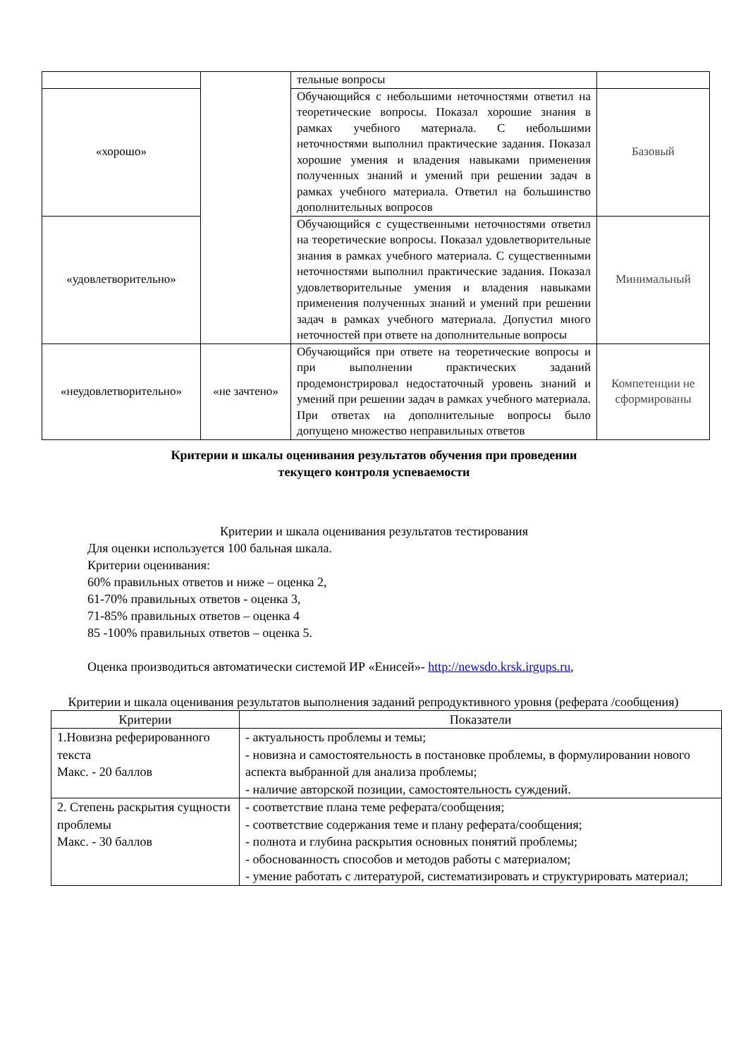| | | тельные вопросы | |
| «хорошо» | | Обучающийся с небольшими неточностями ответил на теоретические вопросы. Показал хорошие знания в рамках учебного материала. С небольшими неточностями выполнил практические задания. Показал хорошие умения и владения навыками применения полученных знаний и умений при решении задач в рамках учебного материала. Ответил на большинство дополнительных вопросов | Базовый |
| «удовлетворительно» | | Обучающийся с существенными неточностями ответил на теоретические вопросы. Показал удовлетворительные знания в рамках учебного материала. С существенными неточностями выполнил практические задания. Показал удовлетворительные умения и владения навыками применения полученных знаний и умений при решении задач в рамках учебного материала. Допустил много неточностей при ответе на дополнительные вопросы | Минимальный |
| «неудовлетворительно» | «не зачтено» | Обучающийся при ответе на теоретические вопросы и при выполнении практических заданий продемонстрировал недостаточный уровень знаний и умений при решении задач в рамках учебного материала. При ответах на дополнительные вопросы было допущено множество неправильных ответов | Компетенции не сформированы |
Критерии и шкалы оценивания результатов обучения при проведении
текущего контроля успеваемости
Критерии и шкала оценивания результатов тестирования
Для оценки используется 100 бальная шкала.
Критерии оценивания:
60% правильных ответов и ниже – оценка 2,
61-70% правильных ответов - оценка 3,
71-85% правильных ответов – оценка 4
85 -100% правильных ответов – оценка 5.
Оценка производиться автоматически системой ИР «Енисей»- http://newsdo.krsk.irgups.ru,
Критерии и шкала оценивания результатов выполнения заданий репродуктивного уровня (реферата /сообщения)
| Критерии | Показатели |
| 1.Новизна реферированного текста Макс. - 20 баллов | - актуальность проблемы и темы; - новизна и самостоятельность в постановке проблемы, в формулировании нового аспекта выбранной для анализа проблемы; - наличие авторской позиции, самостоятельность суждений. |
| 2. Степень раскрытия сущности проблемы Макс. - 30 баллов | - соответствие плана теме реферата/сообщения; - соответствие содержания теме и плану реферата/сообщения; - полнота и глубина раскрытия основных понятий проблемы; - обоснованность способов и методов работы с материалом; - умение работать с литературой, систематизировать и структурировать материал; |